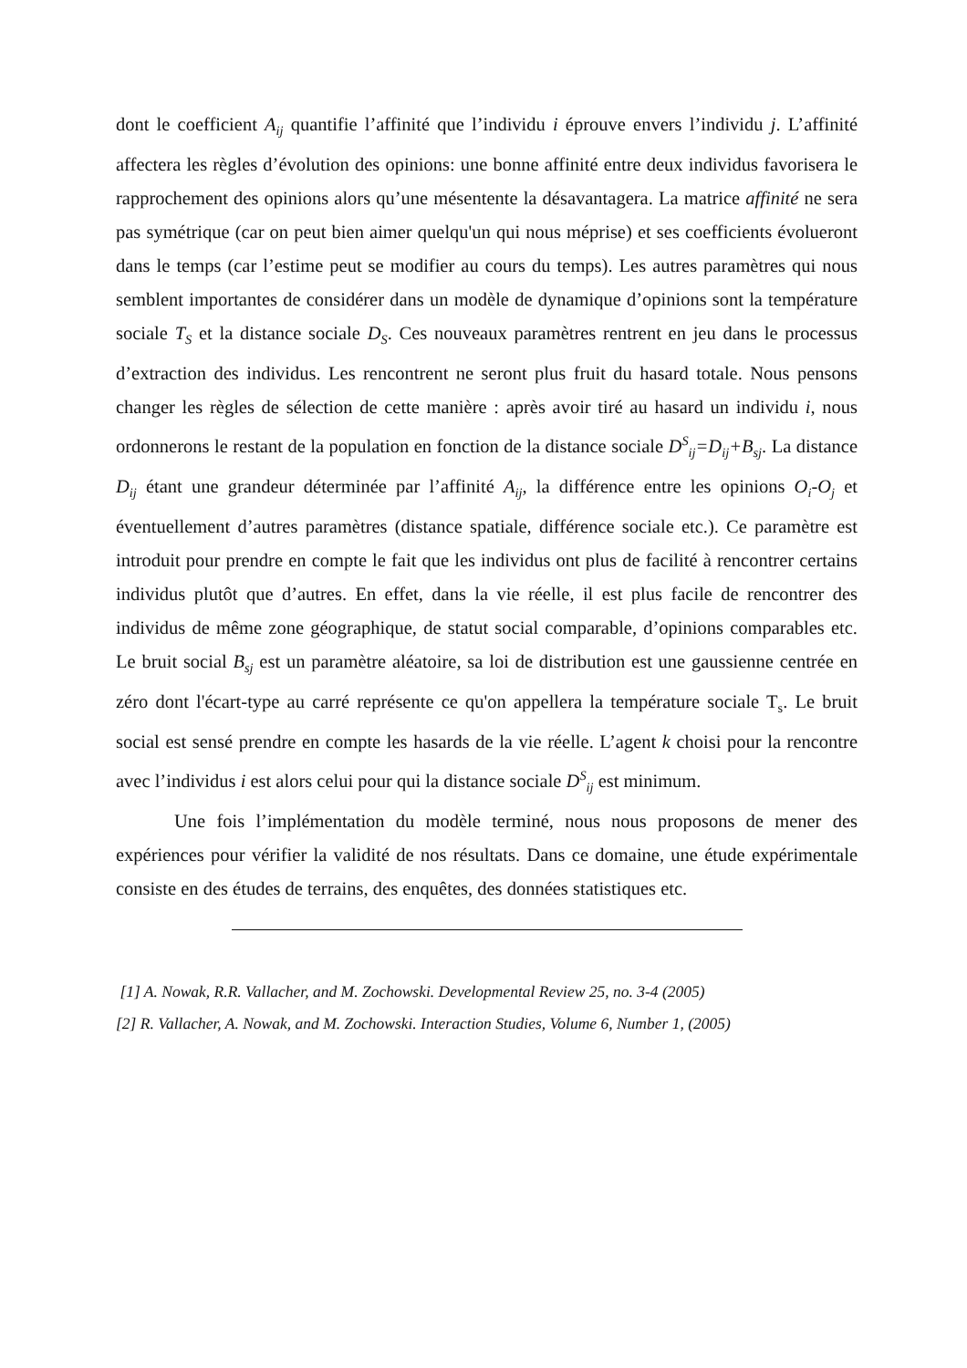dont le coefficient A<sub>ij</sub> quantifie l’affinité que l’individu i éprouve envers l’individu j. L’affinité affectera les règles d’évolution des opinions: une bonne affinité entre deux individus favorisera le rapprochement des opinions alors qu’une mésentente la désavantagera. La matrice affinité ne sera pas symétrique (car on peut bien aimer quelqu'un qui nous méprise) et ses coefficients évolueront dans le temps (car l’estime peut se modifier au cours du temps). Les autres paramètres qui nous semblent importantes de considérer dans un modèle de dynamique d’opinions sont la température sociale T<sub>S</sub> et la distance sociale D<sub>S</sub>. Ces nouveaux paramètres rentrent en jeu dans le processus d’extraction des individus. Les rencontrent ne seront plus fruit du hasard totale. Nous pensons changer les règles de sélection de cette manière : après avoir tiré au hasard un individu i, nous ordonnerons le restant de la population en fonction de la distance sociale D<sup>S</sup><sub>ij</sub>=D<sub>ij</sub>+B<sub>sj</sub>. La distance D<sub>ij</sub> étant une grandeur déterminée par l’affinité A<sub>ij</sub>, la différence entre les opinions O<sub>i</sub>-O<sub>j</sub> et éventuellement d’autres paramètres (distance spatiale, différence sociale etc.). Ce paramètre est introduit pour prendre en compte le fait que les individus ont plus de facilité à rencontrer certains individus plutôt que d’autres. En effet, dans la vie réelle, il est plus facile de rencontrer des individus de même zone géographique, de statut social comparable, d’opinions comparables etc. Le bruit social B<sub>sj</sub> est un paramètre aléatoire, sa loi de distribution est une gaussienne centrée en zéro dont l'écart-type au carré représente ce qu'on appellera la température sociale T<sub>s</sub>. Le bruit social est sensé prendre en compte les hasards de la vie réelle. L’agent k choisi pour la rencontre avec l’individus i est alors celui pour qui la distance sociale D<sup>S</sup><sub>ij</sub> est minimum.
Une fois l’implémentation du modèle terminé, nous nous proposons de mener des expériences pour vérifier la validité de nos résultats. Dans ce domaine, une étude expérimentale consiste en des études de terrains, des enquêtes, des données statistiques etc.
[1] A. Nowak, R.R. Vallacher, and M. Zochowski. Developmental Review 25, no. 3-4 (2005)
[2] R. Vallacher, A. Nowak, and M. Zochowski. Interaction Studies, Volume 6, Number 1, (2005)